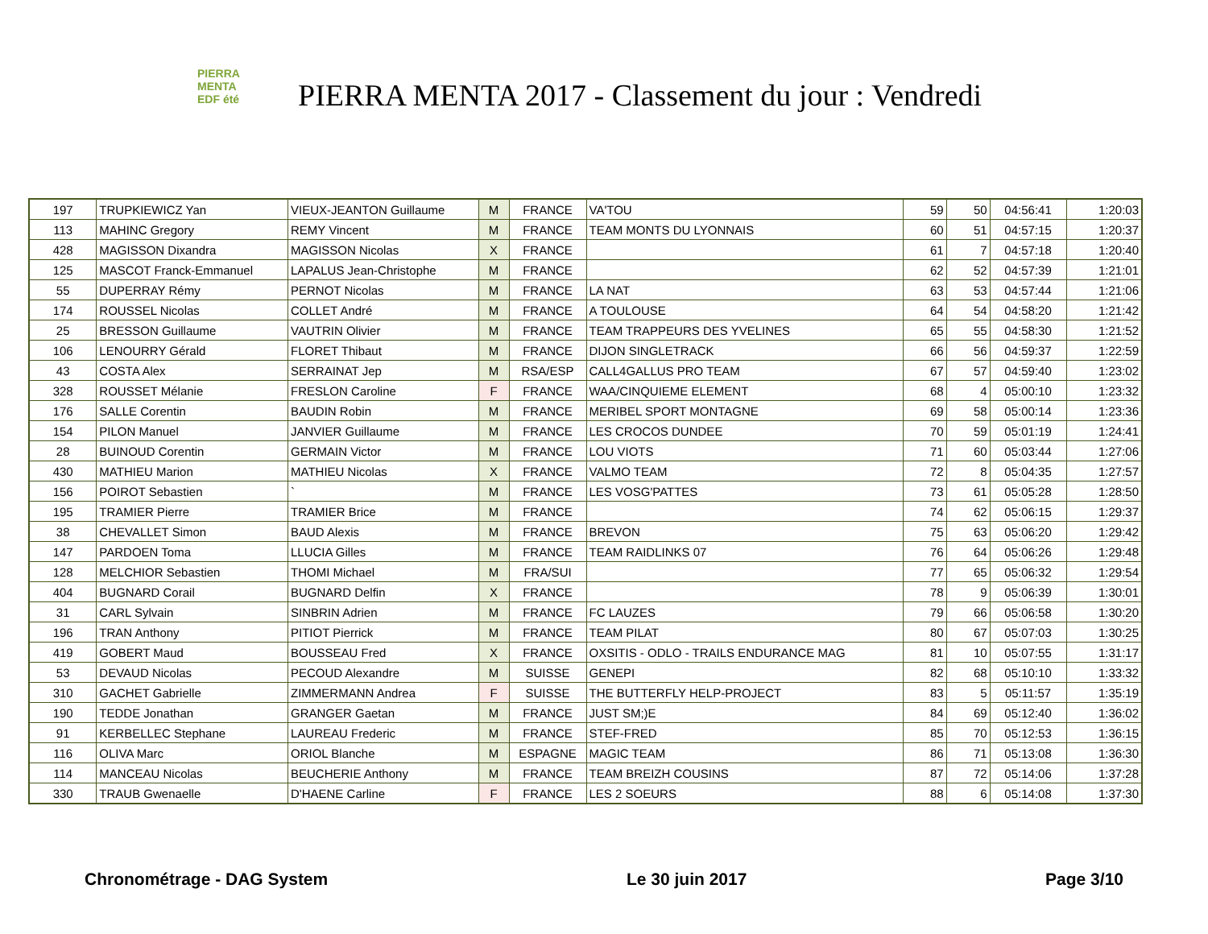PIERRA
MENTA
EDF été
PIERRA MENTA 2017 - Classement du jour : Vendredi
| 197 | TRUPKIEWICZ Yan | VIEUX-JEANTON Guillaume | M | FRANCE | VA'TOU | 59 | 50 | 04:56:41 | 1:20:03 |
| 113 | MAHINC Gregory | REMY Vincent | M | FRANCE | TEAM MONTS DU LYONNAIS | 60 | 51 | 04:57:15 | 1:20:37 |
| 428 | MAGISSON Dixandra | MAGISSON Nicolas | X | FRANCE | | 61 | 7 | 04:57:18 | 1:20:40 |
| 125 | MASCOT Franck-Emmanuel | LAPALUS Jean-Christophe | M | FRANCE | | 62 | 52 | 04:57:39 | 1:21:01 |
| 55 | DUPERRAY Rémy | PERNOT Nicolas | M | FRANCE | LA NAT | 63 | 53 | 04:57:44 | 1:21:06 |
| 174 | ROUSSEL Nicolas | COLLET André | M | FRANCE | A TOULOUSE | 64 | 54 | 04:58:20 | 1:21:42 |
| 25 | BRESSON Guillaume | VAUTRIN Olivier | M | FRANCE | TEAM TRAPPEURS DES YVELINES | 65 | 55 | 04:58:30 | 1:21:52 |
| 106 | LENOURRY Gérald | FLORET Thibaut | M | FRANCE | DIJON SINGLETRACK | 66 | 56 | 04:59:37 | 1:22:59 |
| 43 | COSTA Alex | SERRAINAT Jep | M | RSA/ESP | CALL4GALLUS PRO TEAM | 67 | 57 | 04:59:40 | 1:23:02 |
| 328 | ROUSSET Mélanie | FRESLON Caroline | F | FRANCE | WAA/CINQUIEME ELEMENT | 68 | 4 | 05:00:10 | 1:23:32 |
| 176 | SALLE Corentin | BAUDIN Robin | M | FRANCE | MERIBEL SPORT MONTAGNE | 69 | 58 | 05:00:14 | 1:23:36 |
| 154 | PILON Manuel | JANVIER Guillaume | M | FRANCE | LES CROCOS DUNDEE | 70 | 59 | 05:01:19 | 1:24:41 |
| 28 | BUINOUD Corentin | GERMAIN Victor | M | FRANCE | LOU VIOTS | 71 | 60 | 05:03:44 | 1:27:06 |
| 430 | MATHIEU Marion | MATHIEU Nicolas | X | FRANCE | VALMO TEAM | 72 | 8 | 05:04:35 | 1:27:57 |
| 156 | POIROT Sebastien | ` | M | FRANCE | LES VOSG'PATTES | 73 | 61 | 05:05:28 | 1:28:50 |
| 195 | TRAMIER Pierre | TRAMIER Brice | M | FRANCE | | 74 | 62 | 05:06:15 | 1:29:37 |
| 38 | CHEVALLET Simon | BAUD Alexis | M | FRANCE | BREVON | 75 | 63 | 05:06:20 | 1:29:42 |
| 147 | PARDOEN Toma | LLUCIA Gilles | M | FRANCE | TEAM RAIDLINKS 07 | 76 | 64 | 05:06:26 | 1:29:48 |
| 128 | MELCHIOR Sebastien | THOMI Michael | M | FRA/SUI | | 77 | 65 | 05:06:32 | 1:29:54 |
| 404 | BUGNARD Corail | BUGNARD Delfin | X | FRANCE | | 78 | 9 | 05:06:39 | 1:30:01 |
| 31 | CARL Sylvain | SINBRIN Adrien | M | FRANCE | FC LAUZES | 79 | 66 | 05:06:58 | 1:30:20 |
| 196 | TRAN Anthony | PITIOT Pierrick | M | FRANCE | TEAM PILAT | 80 | 67 | 05:07:03 | 1:30:25 |
| 419 | GOBERT Maud | BOUSSEAU Fred | X | FRANCE | OXSITIS - ODLO - TRAILS ENDURANCE MAG | 81 | 10 | 05:07:55 | 1:31:17 |
| 53 | DEVAUD Nicolas | PECOUD Alexandre | M | SUISSE | GENEPI | 82 | 68 | 05:10:10 | 1:33:32 |
| 310 | GACHET Gabrielle | ZIMMERMANN Andrea | F | SUISSE | THE BUTTERFLY HELP-PROJECT | 83 | 5 | 05:11:57 | 1:35:19 |
| 190 | TEDDE Jonathan | GRANGER Gaetan | M | FRANCE | JUST SM;)E | 84 | 69 | 05:12:40 | 1:36:02 |
| 91 | KERBELLEC Stephane | LAUREAU Frederic | M | FRANCE | STEF-FRED | 85 | 70 | 05:12:53 | 1:36:15 |
| 116 | OLIVA Marc | ORIOL Blanche | M | ESPAGNE | MAGIC TEAM | 86 | 71 | 05:13:08 | 1:36:30 |
| 114 | MANCEAU Nicolas | BEUCHERIE Anthony | M | FRANCE | TEAM BREIZH COUSINS | 87 | 72 | 05:14:06 | 1:37:28 |
| 330 | TRAUB Gwenaelle | D'HAENE Carline | F | FRANCE | LES 2 SOEURS | 88 | 6 | 05:14:08 | 1:37:30 |
Chronométrage - DAG System Le 30 juin 2017 Page 3/10